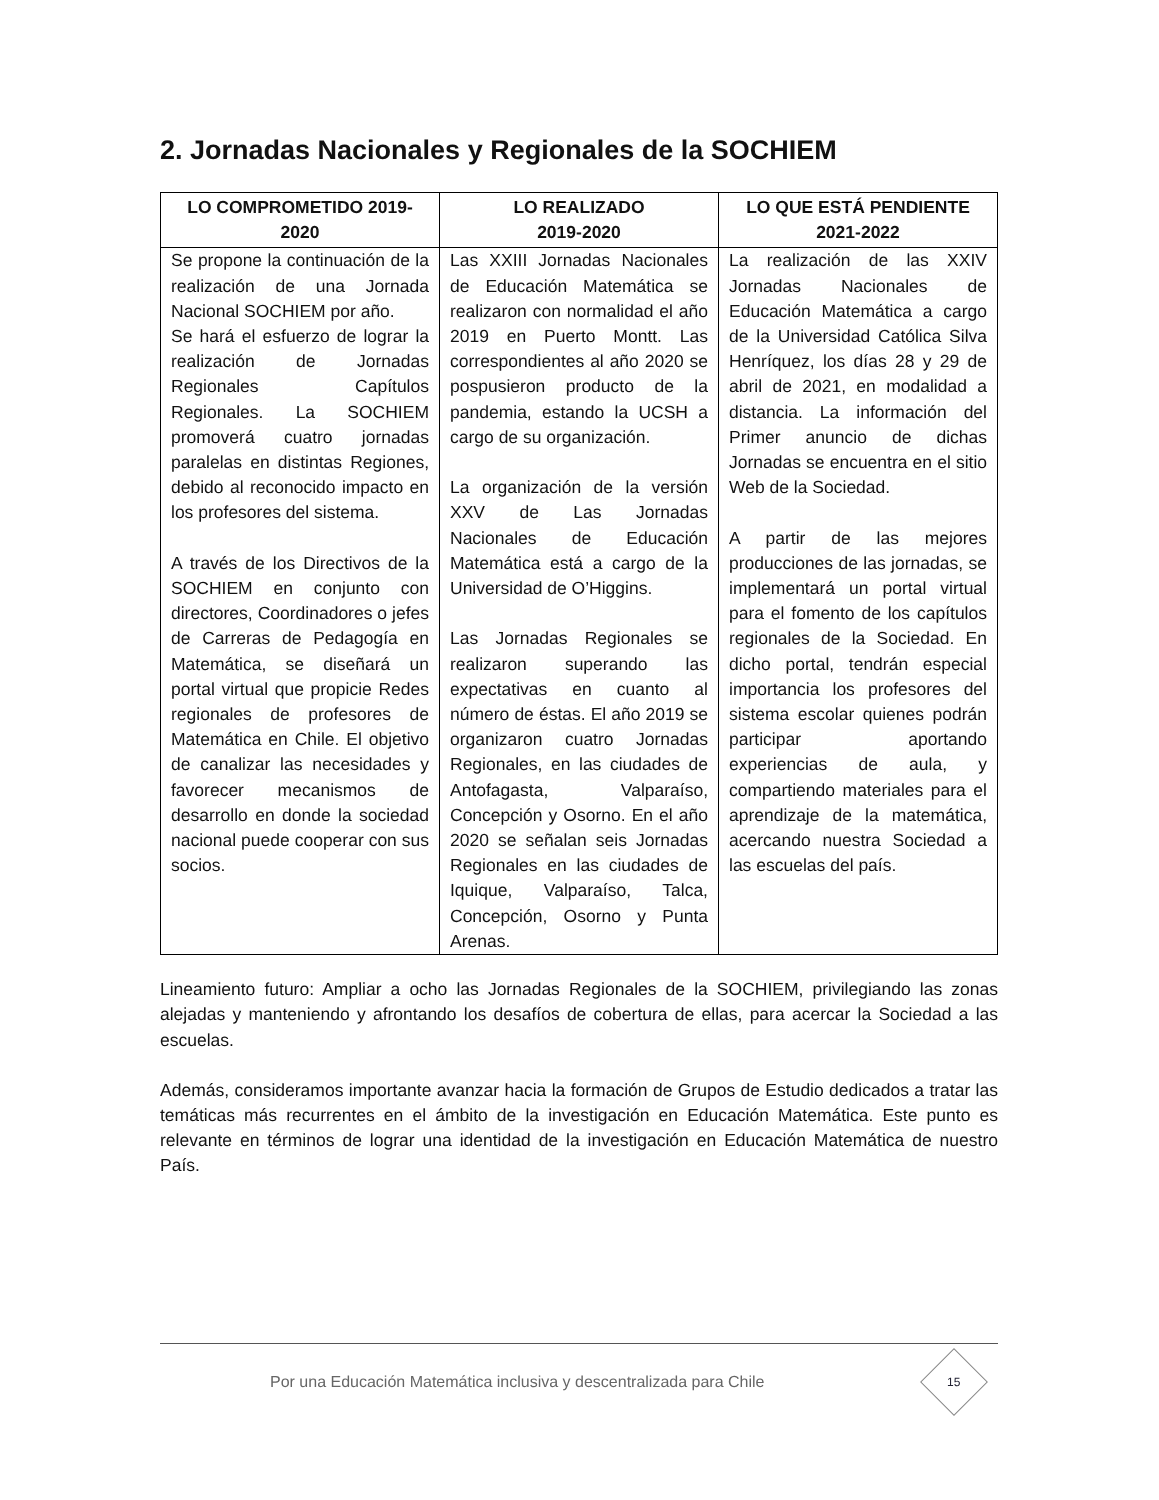2. Jornadas Nacionales y Regionales de la SOCHIEM
| LO COMPROMETIDO 2019-2020 | LO REALIZADO 2019-2020 | LO QUE ESTÁ PENDIENTE 2021-2022 |
| --- | --- | --- |
| Se propone la continuación de la realización de una Jornada Nacional SOCHIEM por año. Se hará el esfuerzo de lograr la realización de Jornadas Regionales Capítulos Regionales. La SOCHIEM promoverá cuatro jornadas paralelas en distintas Regiones, debido al reconocido impacto en los profesores del sistema. A través de los Directivos de la SOCHIEM en conjunto con directores, Coordinadores o jefes de Carreras de Pedagogía en Matemática, se diseñará un portal virtual que propicie Redes regionales de profesores de Matemática en Chile. El objetivo de canalizar las necesidades y favorecer mecanismos de desarrollo en donde la sociedad nacional puede cooperar con sus socios. | Las XXIII Jornadas Nacionales de Educación Matemática se realizaron con normalidad el año 2019 en Puerto Montt. Las correspondientes al año 2020 se pospusieron producto de la pandemia, estando la UCSH a cargo de su organización. La organización de la versión XXV de Las Jornadas Nacionales de Educación Matemática está a cargo de la Universidad de O’Higgins. Las Jornadas Regionales se realizaron superando las expectativas en cuanto al número de éstas. El año 2019 se organizaron cuatro Jornadas Regionales, en las ciudades de Antofagasta, Valparaíso, Concepción y Osorno. En el año 2020 se señalan seis Jornadas Regionales en las ciudades de Iquique, Valparaíso, Talca, Concepción, Osorno y Punta Arenas. | La realización de las XXIV Jornadas Nacionales de Educación Matemática a cargo de la Universidad Católica Silva Henríquez, los días 28 y 29 de abril de 2021, en modalidad a distancia. La información del Primer anuncio de dichas Jornadas se encuentra en el sitio Web de la Sociedad. A partir de las mejores producciones de las jornadas, se implementará un portal virtual para el fomento de los capítulos regionales de la Sociedad. En dicho portal, tendrán especial importancia los profesores del sistema escolar quienes podrán participar aportando experiencias de aula, y compartiendo materiales para el aprendizaje de la matemática, acercando nuestra Sociedad a las escuelas del país. |
Lineamiento futuro: Ampliar a ocho las Jornadas Regionales de la SOCHIEM, privilegiando las zonas alejadas y manteniendo y afrontando los desafíos de cobertura de ellas, para acercar la Sociedad a las escuelas.
Además, consideramos importante avanzar hacia la formación de Grupos de Estudio dedicados a tratar las temáticas más recurrentes en el ámbito de la investigación en Educación Matemática. Este punto es relevante en términos de lograr una identidad de la investigación en Educación Matemática de nuestro País.
Por una Educación Matemática inclusiva y descentralizada para Chile
15